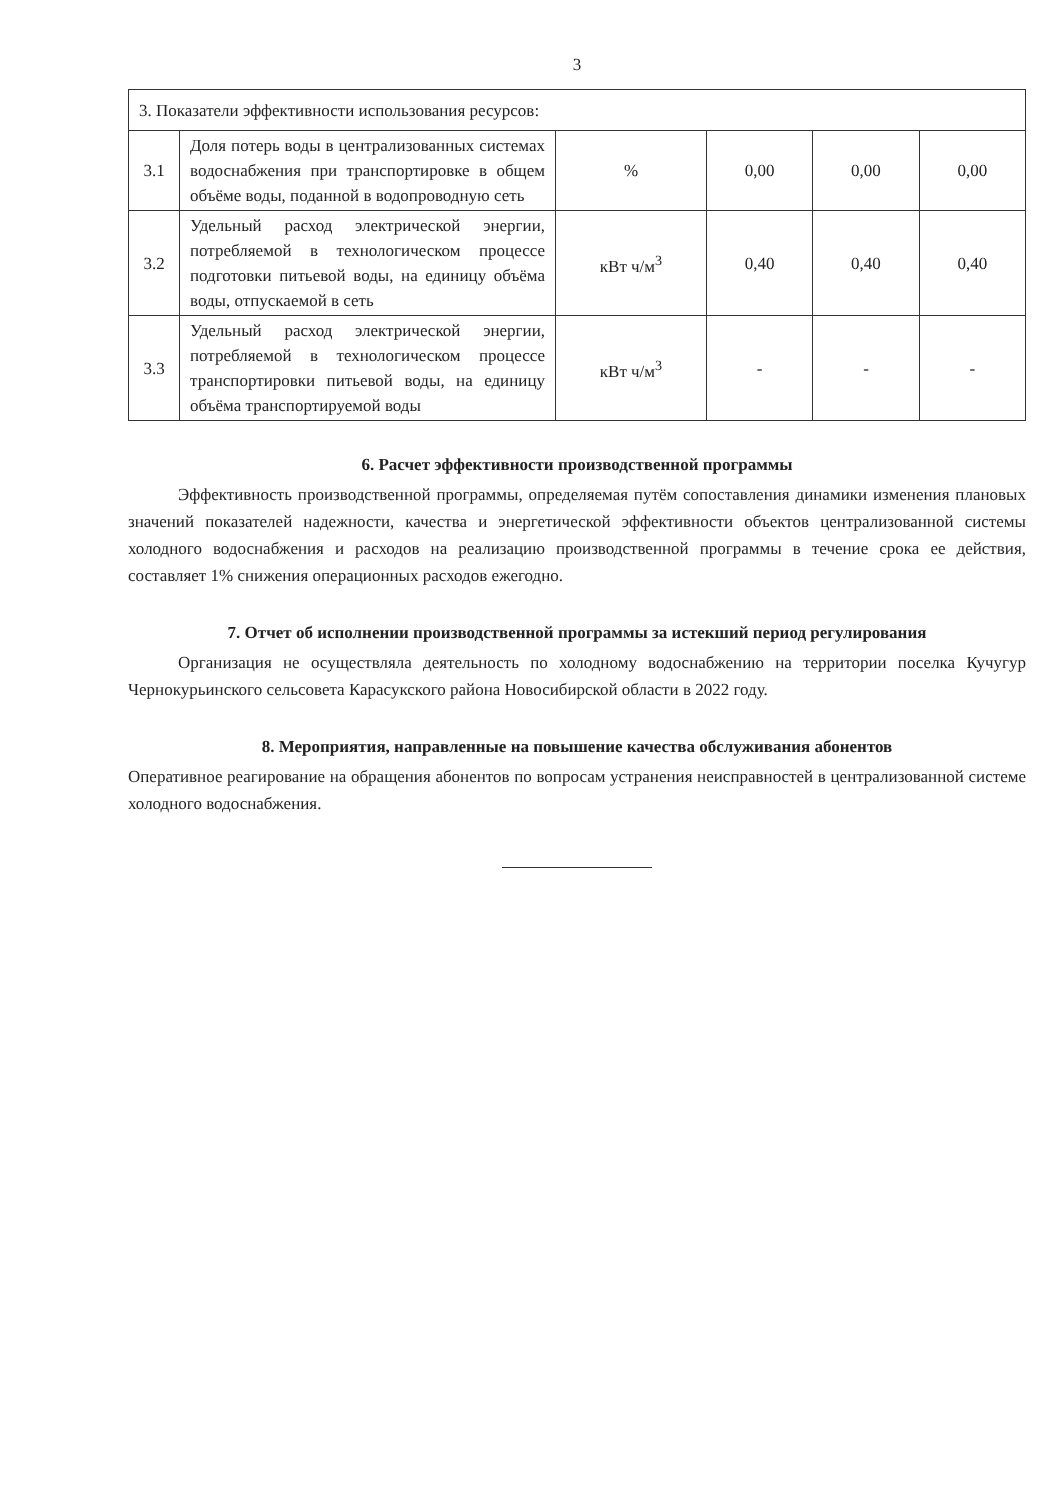3
| 3. Показатели эффективности использования ресурсов: | | | | | |
| 3.1 | Доля потерь воды в централизованных системах водоснабжения при транспортировке в общем объёме воды, поданной в водопроводную сеть | % | 0,00 | 0,00 | 0,00 |
| 3.2 | Удельный расход электрической энергии, потребляемой в технологическом процессе подготовки питьевой воды, на единицу объёма воды, отпускаемой в сеть | кВт ч/м<sup>3</sup> | 0,40 | 0,40 | 0,40 |
| 3.3 | Удельный расход электрической энергии, потребляемой в технологическом процессе транспортировки питьевой воды, на единицу объёма транспортируемой воды | кВт ч/м<sup>3</sup> | - | - | - |
6. Расчет эффективности производственной программы
Эффективность производственной программы, определяемая путём сопоставления динамики изменения плановых значений показателей надежности, качества и энергетической эффективности объектов централизованной системы холодного водоснабжения и расходов на реализацию производственной программы в течение срока ее действия, составляет 1% снижения операционных расходов ежегодно.
7. Отчет об исполнении производственной программы за истекший период регулирования
Организация не осуществляла деятельность по холодному водоснабжению на территории поселка Кучугур Чернокурьинского сельсовета Карасукского района Новосибирской области в 2022 году.
8. Мероприятия, направленные на повышение качества обслуживания абонентов
Оперативное реагирование на обращения абонентов по вопросам устранения неисправностей в централизованной системе холодного водоснабжения.